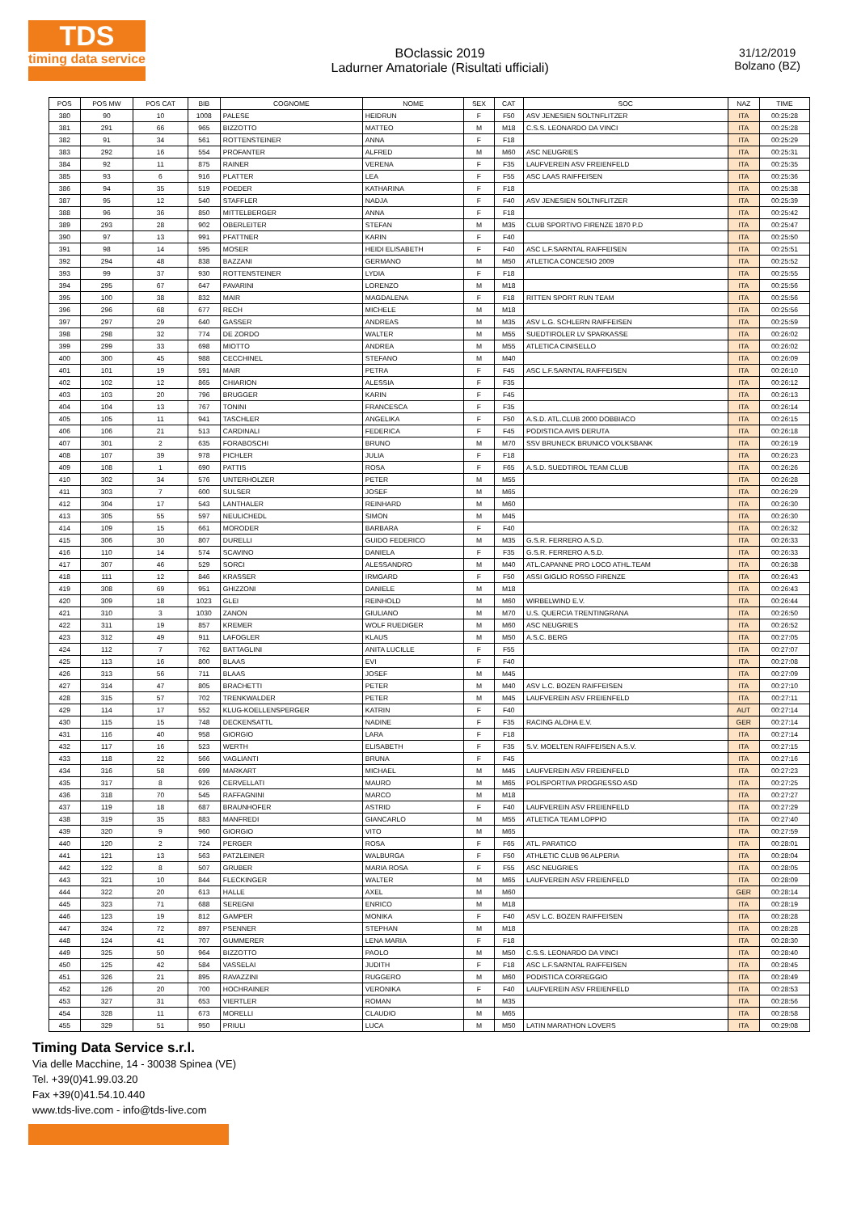TDS
timing data service
BOclassic 2019
Ladurner Amatoriale (Risultati ufficiali)
31/12/2019
Bolzano (BZ)
| POS | POS MW | POS CAT | BIB | COGNOME | NOME | SEX | CAT | SOC | NAZ | TIME |
| --- | --- | --- | --- | --- | --- | --- | --- | --- | --- | --- |
| 380 | 90 | 10 | 1008 | PALESE | HEIDRUN | F | F50 | ASV JENESIEN SOLTNFLITZER | ITA | 00:25:28 |
| 381 | 291 | 66 | 965 | BIZZOTTO | MATTEO | M | M18 | C.S.S. LEONARDO DA VINCI | ITA | 00:25:28 |
| 382 | 91 | 34 | 561 | ROTTENSTEINER | ANNA | F | F18 | | ITA | 00:25:29 |
| 383 | 292 | 16 | 554 | PROFANTER | ALFRED | M | M60 | ASC NEUGRIES | ITA | 00:25:31 |
| 384 | 92 | 11 | 875 | RAINER | VERENA | F | F35 | LAUFVEREIN ASV FREIENFELD | ITA | 00:25:35 |
| 385 | 93 | 6 | 916 | PLATTER | LEA | F | F55 | ASC LAAS RAIFFEISEN | ITA | 00:25:36 |
| 386 | 94 | 35 | 519 | POEDER | KATHARINA | F | F18 | | ITA | 00:25:38 |
| 387 | 95 | 12 | 540 | STAFFLER | NADJA | F | F40 | ASV JENESIEN SOLTNFLITZER | ITA | 00:25:39 |
| 388 | 96 | 36 | 850 | MITTELBERGER | ANNA | F | F18 | | ITA | 00:25:42 |
| 389 | 293 | 28 | 902 | OBERLEITER | STEFAN | M | M35 | CLUB SPORTIVO FIRENZE 1870 P.D | ITA | 00:25:47 |
| 390 | 97 | 13 | 991 | PFATTNER | KARIN | F | F40 | | ITA | 00:25:50 |
| 391 | 98 | 14 | 595 | MOSER | HEIDI ELISABETH | F | F40 | ASC L.F.SARNTAL RAIFFEISEN | ITA | 00:25:51 |
| 392 | 294 | 48 | 838 | BAZZANI | GERMANO | M | M50 | ATLETICA CONCESIO 2009 | ITA | 00:25:52 |
| 393 | 99 | 37 | 930 | ROTTENSTEINER | LYDIA | F | F18 | | ITA | 00:25:55 |
| 394 | 295 | 67 | 647 | PAVARINI | LORENZO | M | M18 | | ITA | 00:25:56 |
| 395 | 100 | 38 | 832 | MAIR | MAGDALENA | F | F18 | RITTEN SPORT RUN TEAM | ITA | 00:25:56 |
| 396 | 296 | 68 | 677 | RECH | MICHELE | M | M18 | | ITA | 00:25:56 |
| 397 | 297 | 29 | 640 | GASSER | ANDREAS | M | M35 | ASV L.G. SCHLERN RAIFFEISEN | ITA | 00:25:59 |
| 398 | 298 | 32 | 774 | DE ZORDO | WALTER | M | M55 | SUEDTIROLER LV SPARKASSE | ITA | 00:26:02 |
| 399 | 299 | 33 | 698 | MIOTTO | ANDREA | M | M55 | ATLETICA CINISELLO | ITA | 00:26:02 |
| 400 | 300 | 45 | 988 | CECCHINEL | STEFANO | M | M40 | | ITA | 00:26:09 |
| 401 | 101 | 19 | 591 | MAIR | PETRA | F | F45 | ASC L.F.SARNTAL RAIFFEISEN | ITA | 00:26:10 |
| 402 | 102 | 12 | 865 | CHIARION | ALESSIA | F | F35 | | ITA | 00:26:12 |
| 403 | 103 | 20 | 796 | BRUGGER | KARIN | F | F45 | | ITA | 00:26:13 |
| 404 | 104 | 13 | 767 | TONINI | FRANCESCA | F | F35 | | ITA | 00:26:14 |
| 405 | 105 | 11 | 941 | TASCHLER | ANGELIKA | F | F50 | A.S.D. ATL.CLUB 2000 DOBBIACO | ITA | 00:26:15 |
| 406 | 106 | 21 | 513 | CARDINALI | FEDERICA | F | F45 | PODISTICA AVIS DERUTA | ITA | 00:26:18 |
| 407 | 301 | 2 | 635 | FORABOSCHI | BRUNO | M | M70 | SSV BRUNECK BRUNICO VOLKSBANK | ITA | 00:26:19 |
| 408 | 107 | 39 | 978 | PICHLER | JULIA | F | F18 | | ITA | 00:26:23 |
| 409 | 108 | 1 | 690 | PATTIS | ROSA | F | F65 | A.S.D. SUEDTIROL TEAM CLUB | ITA | 00:26:26 |
| 410 | 302 | 34 | 576 | UNTERHOLZER | PETER | M | M55 | | ITA | 00:26:28 |
| 411 | 303 | 7 | 600 | SULSER | JOSEF | M | M65 | | ITA | 00:26:29 |
| 412 | 304 | 17 | 543 | LANTHALER | REINHARD | M | M60 | | ITA | 00:26:30 |
| 413 | 305 | 55 | 597 | NEULICHEDL | SIMON | M | M45 | | ITA | 00:26:30 |
| 414 | 109 | 15 | 661 | MORODER | BARBARA | F | F40 | | ITA | 00:26:32 |
| 415 | 306 | 30 | 807 | DURELLI | GUIDO FEDERICO | M | M35 | G.S.R. FERRERO A.S.D. | ITA | 00:26:33 |
| 416 | 110 | 14 | 574 | SCAVINO | DANIELA | F | F35 | G.S.R. FERRERO A.S.D. | ITA | 00:26:33 |
| 417 | 307 | 46 | 529 | SORCI | ALESSANDRO | M | M40 | ATL.CAPANNE PRO LOCO ATHL.TEAM | ITA | 00:26:38 |
| 418 | 111 | 12 | 846 | KRASSER | IRMGARD | F | F50 | ASSI GIGLIO ROSSO FIRENZE | ITA | 00:26:43 |
| 419 | 308 | 69 | 951 | GHIZZONI | DANIELE | M | M18 | | ITA | 00:26:43 |
| 420 | 309 | 18 | 1023 | GLEI | REINHOLD | M | M60 | WIRBELWIND E.V. | ITA | 00:26:44 |
| 421 | 310 | 3 | 1030 | ZANON | GIULIANO | M | M70 | U.S. QUERCIA TRENTINGRANA | ITA | 00:26:50 |
| 422 | 311 | 19 | 857 | KREMER | WOLF RUEDIGER | M | M60 | ASC NEUGRIES | ITA | 00:26:52 |
| 423 | 312 | 49 | 911 | LAFOGLER | KLAUS | M | M50 | A.S.C. BERG | ITA | 00:27:05 |
| 424 | 112 | 7 | 762 | BATTAGLINI | ANITA LUCILLE | F | F55 | | ITA | 00:27:07 |
| 425 | 113 | 16 | 800 | BLAAS | EVI | F | F40 | | ITA | 00:27:08 |
| 426 | 313 | 56 | 711 | BLAAS | JOSEF | M | M45 | | ITA | 00:27:09 |
| 427 | 314 | 47 | 805 | BRACHETTI | PETER | M | M40 | ASV L.C. BOZEN RAIFFEISEN | ITA | 00:27:10 |
| 428 | 315 | 57 | 702 | TRENKWALDER | PETER | M | M45 | LAUFVEREIN ASV FREIENFELD | ITA | 00:27:11 |
| 429 | 114 | 17 | 552 | KLUG-KOELLENSPERGER | KATRIN | F | F40 | | AUT | 00:27:14 |
| 430 | 115 | 15 | 748 | DECKENSATTL | NADINE | F | F35 | RACING ALOHA E.V. | GER | 00:27:14 |
| 431 | 116 | 40 | 958 | GIORGIO | LARA | F | F18 | | ITA | 00:27:14 |
| 432 | 117 | 16 | 523 | WERTH | ELISABETH | F | F35 | S.V. MOELTEN RAIFFEISEN A.S.V. | ITA | 00:27:15 |
| 433 | 118 | 22 | 566 | VAGLIANTI | BRUNA | F | F45 | | ITA | 00:27:16 |
| 434 | 316 | 58 | 699 | MARKART | MICHAEL | M | M45 | LAUFVEREIN ASV FREIENFELD | ITA | 00:27:23 |
| 435 | 317 | 8 | 926 | CERVELLATI | MAURO | M | M65 | POLISPORTIVA PROGRESSO ASD | ITA | 00:27:25 |
| 436 | 318 | 70 | 545 | RAFFAGNINI | MARCO | M | M18 | | ITA | 00:27:27 |
| 437 | 119 | 18 | 687 | BRAUNHOFER | ASTRID | F | F40 | LAUFVEREIN ASV FREIENFELD | ITA | 00:27:29 |
| 438 | 319 | 35 | 883 | MANFREDI | GIANCARLO | M | M55 | ATLETICA TEAM LOPPIO | ITA | 00:27:40 |
| 439 | 320 | 9 | 960 | GIORGIO | VITO | M | M65 | | ITA | 00:27:59 |
| 440 | 120 | 2 | 724 | PERGER | ROSA | F | F65 | ATL. PARATICO | ITA | 00:28:01 |
| 441 | 121 | 13 | 563 | PATZLEINER | WALBURGA | F | F50 | ATHLETIC CLUB 96 ALPERIA | ITA | 00:28:04 |
| 442 | 122 | 8 | 507 | GRUBER | MARIA ROSA | F | F55 | ASC NEUGRIES | ITA | 00:28:05 |
| 443 | 321 | 10 | 844 | FLECKINGER | WALTER | M | M65 | LAUFVEREIN ASV FREIENFELD | ITA | 00:28:09 |
| 444 | 322 | 20 | 613 | HALLE | AXEL | M | M60 | | GER | 00:28:14 |
| 445 | 323 | 71 | 688 | SEREGNI | ENRICO | M | M18 | | ITA | 00:28:19 |
| 446 | 123 | 19 | 812 | GAMPER | MONIKA | F | F40 | ASV L.C. BOZEN RAIFFEISEN | ITA | 00:28:28 |
| 447 | 324 | 72 | 897 | PSENNER | STEPHAN | M | M18 | | ITA | 00:28:28 |
| 448 | 124 | 41 | 707 | GUMMERER | LENA MARIA | F | F18 | | ITA | 00:28:30 |
| 449 | 325 | 50 | 964 | BIZZOTTO | PAOLO | M | M50 | C.S.S. LEONARDO DA VINCI | ITA | 00:28:40 |
| 450 | 125 | 42 | 584 | VASSELAI | JUDITH | F | F18 | ASC L.F.SARNTAL RAIFFEISEN | ITA | 00:28:45 |
| 451 | 326 | 21 | 895 | RAVAZZINI | RUGGERO | M | M60 | PODISTICA CORREGGIO | ITA | 00:28:49 |
| 452 | 126 | 20 | 700 | HOCHRAINER | VERONIKA | F | F40 | LAUFVEREIN ASV FREIENFELD | ITA | 00:28:53 |
| 453 | 327 | 31 | 653 | VIERTLER | ROMAN | M | M35 | | ITA | 00:28:56 |
| 454 | 328 | 11 | 673 | MORELLI | CLAUDIO | M | M65 | | ITA | 00:28:58 |
| 455 | 329 | 51 | 950 | PRIULI | LUCA | M | M50 | LATIN MARATHON LOVERS | ITA | 00:29:08 |
Timing Data Service s.r.l.
Via delle Macchine, 14 - 30038 Spinea (VE)
Tel. +39(0)41.99.03.20
Fax +39(0)41.54.10.440
www.tds-live.com - info@tds-live.com